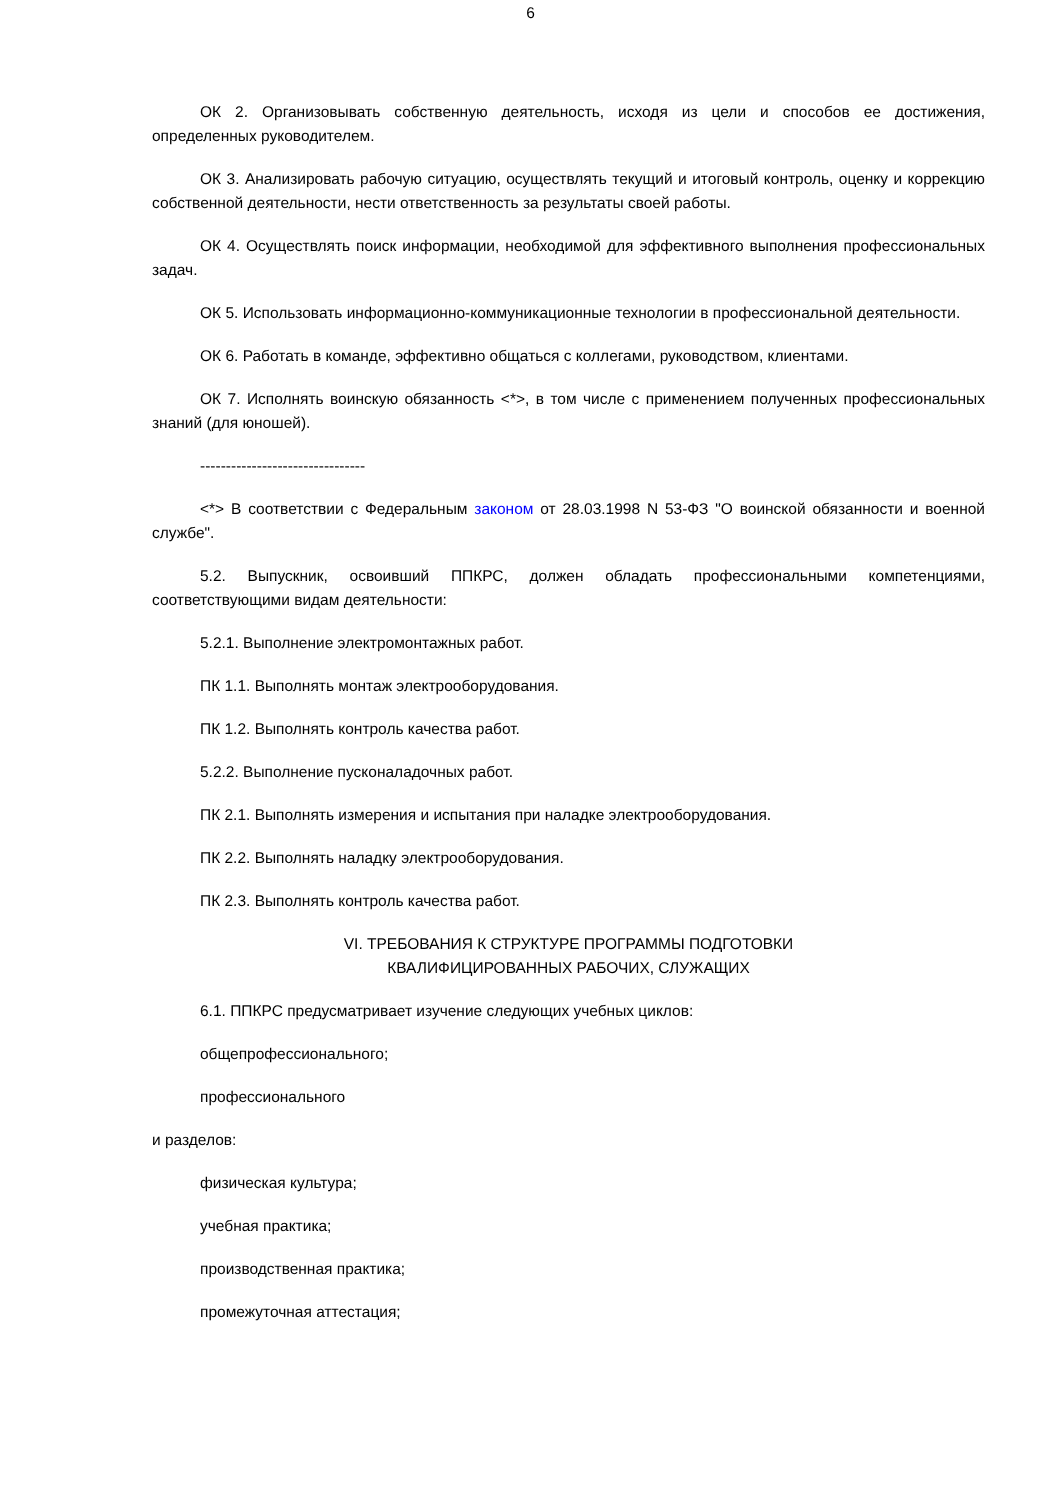6
ОК 2. Организовывать собственную деятельность, исходя из цели и способов ее достижения, определенных руководителем.
ОК 3. Анализировать рабочую ситуацию, осуществлять текущий и итоговый контроль, оценку и коррекцию собственной деятельности, нести ответственность за результаты своей работы.
ОК 4. Осуществлять поиск информации, необходимой для эффективного выполнения профессиональных задач.
ОК 5. Использовать информационно-коммуникационные технологии в профессиональной деятельности.
ОК 6. Работать в команде, эффективно общаться с коллегами, руководством, клиентами.
ОК 7. Исполнять воинскую обязанность <*>, в том числе с применением полученных профессиональных знаний (для юношей).
--------------------------------
<*> В соответствии с Федеральным законом от 28.03.1998 N 53-ФЗ "О воинской обязанности и военной службе".
5.2. Выпускник, освоивший ППКРС, должен обладать профессиональными компетенциями, соответствующими видам деятельности:
5.2.1. Выполнение электромонтажных работ.
ПК 1.1. Выполнять монтаж электрооборудования.
ПК 1.2. Выполнять контроль качества работ.
5.2.2. Выполнение пусконаладочных работ.
ПК 2.1. Выполнять измерения и испытания при наладке электрооборудования.
ПК 2.2. Выполнять наладку электрооборудования.
ПК 2.3. Выполнять контроль качества работ.
VI. ТРЕБОВАНИЯ К СТРУКТУРЕ ПРОГРАММЫ ПОДГОТОВКИ
КВАЛИФИЦИРОВАННЫХ РАБОЧИХ, СЛУЖАЩИХ
6.1. ППКРС предусматривает изучение следующих учебных циклов:
общепрофессионального;
профессионального
и разделов:
физическая культура;
учебная практика;
производственная практика;
промежуточная аттестация;